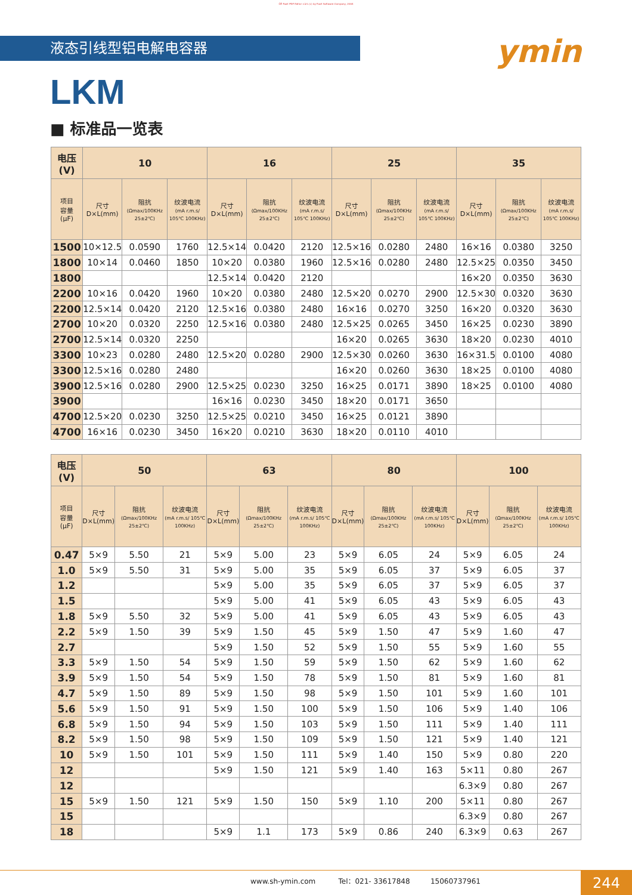ÕÊ Foxit PDF Editor ±à¼­ (c) by Foxit Software Company, 2004
液态引线型铝电解电容器
ymin
LKM
■ 标准品一览表
| 电压(V) | 10 | | | 16 | | | 25 | | | 35 | | |
| --- | --- | --- | --- | --- | --- | --- | --- | --- | --- | --- | --- | --- |
| 项目 容量 (μF) | 尺寸 D×L(mm) | 阻抗 (Ωmax/100KHz 25±2℃) | 纹波电流 (mA r.m.s/ 105℃ 100KHz) | 尺寸 D×L(mm) | 阻抗 (Ωmax/100KHz 25±2℃) | 纹波电流 (mA r.m.s/ 105℃ 100KHz) | 尺寸 D×L(mm) | 阻抗 (Ωmax/100KHz 25±2℃) | 纹波电流 (mA r.m.s/ 105℃ 100KHz) | 尺寸 D×L(mm) | 阻抗 (Ωmax/100KHz 25±2℃) | 纹波电流 (mA r.m.s/ 105℃ 100KHz) |
| 1500 | 10×12.5 | 0.0590 | 1760 | 12.5×14 | 0.0420 | 2120 | 12.5×16 | 0.0280 | 2480 | 16×16 | 0.0380 | 3250 |
| 1800 | 10×14 | 0.0460 | 1850 | 10×20 | 0.0380 | 1960 | 12.5×16 | 0.0280 | 2480 | 12.5×25 | 0.0350 | 3450 |
| 1800 | | | | 12.5×14 | 0.0420 | 2120 | | | | 16×20 | 0.0350 | 3630 |
| 2200 | 10×16 | 0.0420 | 1960 | 10×20 | 0.0380 | 2480 | 12.5×20 | 0.0270 | 2900 | 12.5×30 | 0.0320 | 3630 |
| 2200 | 12.5×14 | 0.0420 | 2120 | 12.5×16 | 0.0380 | 2480 | 16×16 | 0.0270 | 3250 | 16×20 | 0.0320 | 3630 |
| 2700 | 10×20 | 0.0320 | 2250 | 12.5×16 | 0.0380 | 2480 | 12.5×25 | 0.0265 | 3450 | 16×25 | 0.0230 | 3890 |
| 2700 | 12.5×14 | 0.0320 | 2250 | | | | 16×20 | 0.0265 | 3630 | 18×20 | 0.0230 | 4010 |
| 3300 | 10×23 | 0.0280 | 2480 | 12.5×20 | 0.0280 | 2900 | 12.5×30 | 0.0260 | 3630 | 16×31.5 | 0.0100 | 4080 |
| 3300 | 12.5×16 | 0.0280 | 2480 | | | | 16×20 | 0.0260 | 3630 | 18×25 | 0.0100 | 4080 |
| 3900 | 12.5×16 | 0.0280 | 2900 | 12.5×25 | 0.0230 | 3250 | 16×25 | 0.0171 | 3890 | 18×25 | 0.0100 | 4080 |
| 3900 | | | | 16×16 | 0.0230 | 3450 | 18×20 | 0.0171 | 3650 | | | |
| 4700 | 12.5×20 | 0.0230 | 3250 | 12.5×25 | 0.0210 | 3450 | 16×25 | 0.0121 | 3890 | | | |
| 4700 | 16×16 | 0.0230 | 3450 | 16×20 | 0.0210 | 3630 | 18×20 | 0.0110 | 4010 | | | |
| 电压(V) | 50 | | | 63 | | | 80 | | | 100 | | |
| --- | --- | --- | --- | --- | --- | --- | --- | --- | --- | --- | --- | --- |
| 项目 容量 (μF) | 尺寸 D×L(mm) | 阻抗 (Ωmax/100KHz 25±2℃) | 纹波电流 (mA r.m.s/ 105℃ 100KHz) | 尺寸 D×L(mm) | 阻抗 (Ωmax/100KHz 25±2℃) | 纹波电流 (mA r.m.s/ 105℃ 100KHz) | 尺寸 D×L(mm) | 阻抗 (Ωmax/100KHz 25±2℃) | 纹波电流 (mA r.m.s/ 105℃ 100KHz) | 尺寸 D×L(mm) | 阻抗 (Ωmax/100KHz 25±2℃) | 纹波电流 (mA r.m.s/ 105℃ 100KHz) |
| 0.47 | 5×9 | 5.50 | 21 | 5×9 | 5.00 | 23 | 5×9 | 6.05 | 24 | 5×9 | 6.05 | 24 |
| 1.0 | 5×9 | 5.50 | 31 | 5×9 | 5.00 | 35 | 5×9 | 6.05 | 37 | 5×9 | 6.05 | 37 |
| 1.2 | | | | 5×9 | 5.00 | 35 | 5×9 | 6.05 | 37 | 5×9 | 6.05 | 37 |
| 1.5 | | | | 5×9 | 5.00 | 41 | 5×9 | 6.05 | 43 | 5×9 | 6.05 | 43 |
| 1.8 | 5×9 | 5.50 | 32 | 5×9 | 5.00 | 41 | 5×9 | 6.05 | 43 | 5×9 | 6.05 | 43 |
| 2.2 | 5×9 | 1.50 | 39 | 5×9 | 1.50 | 45 | 5×9 | 1.50 | 47 | 5×9 | 1.60 | 47 |
| 2.7 | | | | 5×9 | 1.50 | 52 | 5×9 | 1.50 | 55 | 5×9 | 1.60 | 55 |
| 3.3 | 5×9 | 1.50 | 54 | 5×9 | 1.50 | 59 | 5×9 | 1.50 | 62 | 5×9 | 1.60 | 62 |
| 3.9 | 5×9 | 1.50 | 54 | 5×9 | 1.50 | 78 | 5×9 | 1.50 | 81 | 5×9 | 1.60 | 81 |
| 4.7 | 5×9 | 1.50 | 89 | 5×9 | 1.50 | 98 | 5×9 | 1.50 | 101 | 5×9 | 1.60 | 101 |
| 5.6 | 5×9 | 1.50 | 91 | 5×9 | 1.50 | 100 | 5×9 | 1.50 | 106 | 5×9 | 1.40 | 106 |
| 6.8 | 5×9 | 1.50 | 94 | 5×9 | 1.50 | 103 | 5×9 | 1.50 | 111 | 5×9 | 1.40 | 111 |
| 8.2 | 5×9 | 1.50 | 98 | 5×9 | 1.50 | 109 | 5×9 | 1.50 | 121 | 5×9 | 1.40 | 121 |
| 10 | 5×9 | 1.50 | 101 | 5×9 | 1.50 | 111 | 5×9 | 1.40 | 150 | 5×9 | 0.80 | 220 |
| 12 | | | | 5×9 | 1.50 | 121 | 5×9 | 1.40 | 163 | 5×11 | 0.80 | 267 |
| 12 | | | | | | | | | | 6.3×9 | 0.80 | 267 |
| 15 | 5×9 | 1.50 | 121 | 5×9 | 1.50 | 150 | 5×9 | 1.10 | 200 | 5×11 | 0.80 | 267 |
| 15 | | | | | | | | | | 6.3×9 | 0.80 | 267 |
| 18 | | | | 5×9 | 1.1 | 173 | 5×9 | 0.86 | 240 | 6.3×9 | 0.63 | 267 |
www.sh-ymin.com Tel：021- 33617848 15060737961
244